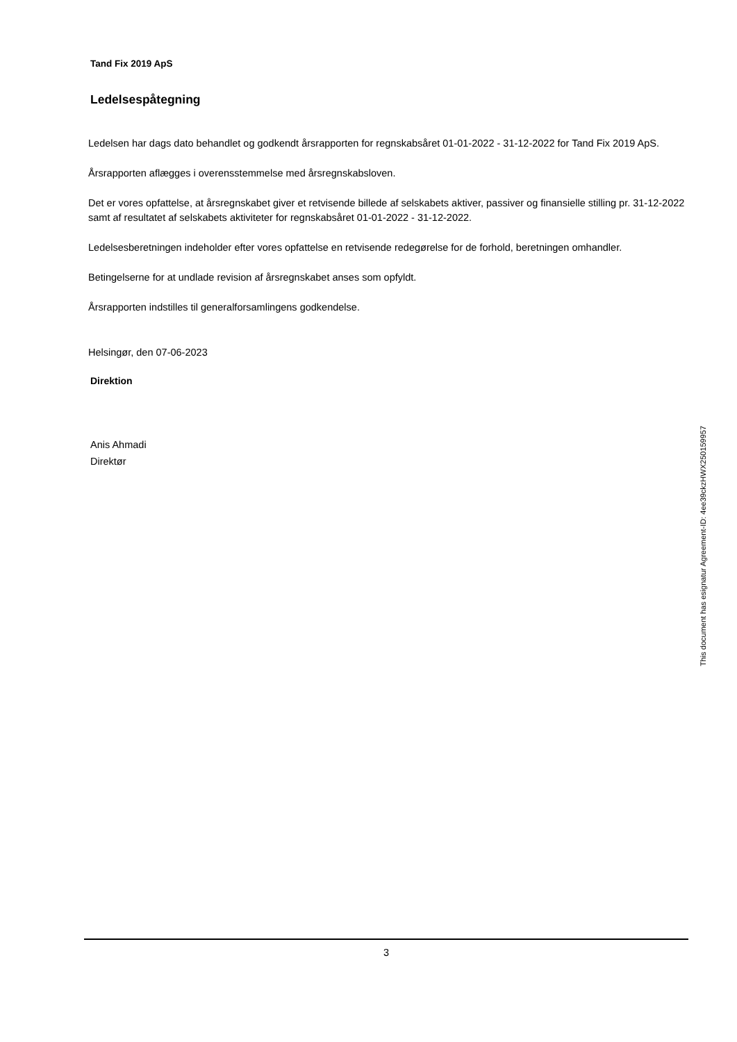Tand Fix 2019 ApS
Ledelsespåtegning
Ledelsen har dags dato behandlet og godkendt årsrapporten for regnskabsåret 01-01-2022 - 31-12-2022 for Tand Fix 2019 ApS.
Årsrapporten aflægges i overensstemmelse med årsregnskabsloven.
Det er vores opfattelse, at årsregnskabet giver et retvisende billede af selskabets aktiver, passiver og finansielle stilling pr. 31-12-2022 samt af resultatet af selskabets aktiviteter for regnskabsåret 01-01-2022 - 31-12-2022.
Ledelsesberetningen indeholder efter vores opfattelse en retvisende redegørelse for de forhold, beretningen omhandler.
Betingelserne for at undlade revision af årsregnskabet anses som opfyldt.
Årsrapporten indstilles til generalforsamlingens godkendelse.
Helsingør, den 07-06-2023
Direktion
Anis Ahmadi
Direktør
This document has esignatur Agreement-ID: 4ee39ckzHWX250159957
3